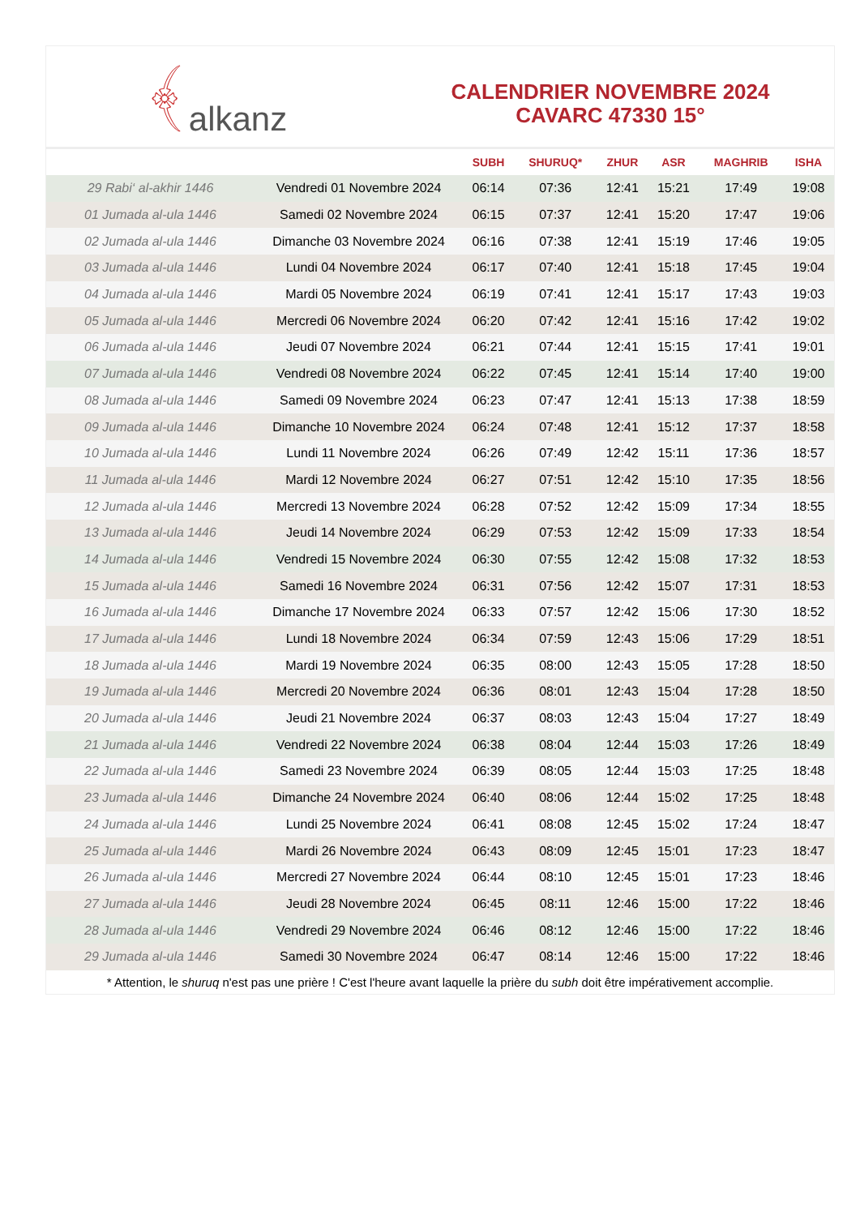﴾ alkanz
CALENDRIER NOVEMBRE 2024
CAVARC 47330 15°
| | | SUBH | SHURUQ* | ZHUR | ASR | MAGHRIB | ISHA |
| --- | --- | --- | --- | --- | --- | --- | --- |
| 29 Rabi‘ al-akhir 1446 | Vendredi 01 Novembre 2024 | 06:14 | 07:36 | 12:41 | 15:21 | 17:49 | 19:08 |
| 01 Jumada al-ula 1446 | Samedi 02 Novembre 2024 | 06:15 | 07:37 | 12:41 | 15:20 | 17:47 | 19:06 |
| 02 Jumada al-ula 1446 | Dimanche 03 Novembre 2024 | 06:16 | 07:38 | 12:41 | 15:19 | 17:46 | 19:05 |
| 03 Jumada al-ula 1446 | Lundi 04 Novembre 2024 | 06:17 | 07:40 | 12:41 | 15:18 | 17:45 | 19:04 |
| 04 Jumada al-ula 1446 | Mardi 05 Novembre 2024 | 06:19 | 07:41 | 12:41 | 15:17 | 17:43 | 19:03 |
| 05 Jumada al-ula 1446 | Mercredi 06 Novembre 2024 | 06:20 | 07:42 | 12:41 | 15:16 | 17:42 | 19:02 |
| 06 Jumada al-ula 1446 | Jeudi 07 Novembre 2024 | 06:21 | 07:44 | 12:41 | 15:15 | 17:41 | 19:01 |
| 07 Jumada al-ula 1446 | Vendredi 08 Novembre 2024 | 06:22 | 07:45 | 12:41 | 15:14 | 17:40 | 19:00 |
| 08 Jumada al-ula 1446 | Samedi 09 Novembre 2024 | 06:23 | 07:47 | 12:41 | 15:13 | 17:38 | 18:59 |
| 09 Jumada al-ula 1446 | Dimanche 10 Novembre 2024 | 06:24 | 07:48 | 12:41 | 15:12 | 17:37 | 18:58 |
| 10 Jumada al-ula 1446 | Lundi 11 Novembre 2024 | 06:26 | 07:49 | 12:42 | 15:11 | 17:36 | 18:57 |
| 11 Jumada al-ula 1446 | Mardi 12 Novembre 2024 | 06:27 | 07:51 | 12:42 | 15:10 | 17:35 | 18:56 |
| 12 Jumada al-ula 1446 | Mercredi 13 Novembre 2024 | 06:28 | 07:52 | 12:42 | 15:09 | 17:34 | 18:55 |
| 13 Jumada al-ula 1446 | Jeudi 14 Novembre 2024 | 06:29 | 07:53 | 12:42 | 15:09 | 17:33 | 18:54 |
| 14 Jumada al-ula 1446 | Vendredi 15 Novembre 2024 | 06:30 | 07:55 | 12:42 | 15:08 | 17:32 | 18:53 |
| 15 Jumada al-ula 1446 | Samedi 16 Novembre 2024 | 06:31 | 07:56 | 12:42 | 15:07 | 17:31 | 18:53 |
| 16 Jumada al-ula 1446 | Dimanche 17 Novembre 2024 | 06:33 | 07:57 | 12:42 | 15:06 | 17:30 | 18:52 |
| 17 Jumada al-ula 1446 | Lundi 18 Novembre 2024 | 06:34 | 07:59 | 12:43 | 15:06 | 17:29 | 18:51 |
| 18 Jumada al-ula 1446 | Mardi 19 Novembre 2024 | 06:35 | 08:00 | 12:43 | 15:05 | 17:28 | 18:50 |
| 19 Jumada al-ula 1446 | Mercredi 20 Novembre 2024 | 06:36 | 08:01 | 12:43 | 15:04 | 17:28 | 18:50 |
| 20 Jumada al-ula 1446 | Jeudi 21 Novembre 2024 | 06:37 | 08:03 | 12:43 | 15:04 | 17:27 | 18:49 |
| 21 Jumada al-ula 1446 | Vendredi 22 Novembre 2024 | 06:38 | 08:04 | 12:44 | 15:03 | 17:26 | 18:49 |
| 22 Jumada al-ula 1446 | Samedi 23 Novembre 2024 | 06:39 | 08:05 | 12:44 | 15:03 | 17:25 | 18:48 |
| 23 Jumada al-ula 1446 | Dimanche 24 Novembre 2024 | 06:40 | 08:06 | 12:44 | 15:02 | 17:25 | 18:48 |
| 24 Jumada al-ula 1446 | Lundi 25 Novembre 2024 | 06:41 | 08:08 | 12:45 | 15:02 | 17:24 | 18:47 |
| 25 Jumada al-ula 1446 | Mardi 26 Novembre 2024 | 06:43 | 08:09 | 12:45 | 15:01 | 17:23 | 18:47 |
| 26 Jumada al-ula 1446 | Mercredi 27 Novembre 2024 | 06:44 | 08:10 | 12:45 | 15:01 | 17:23 | 18:46 |
| 27 Jumada al-ula 1446 | Jeudi 28 Novembre 2024 | 06:45 | 08:11 | 12:46 | 15:00 | 17:22 | 18:46 |
| 28 Jumada al-ula 1446 | Vendredi 29 Novembre 2024 | 06:46 | 08:12 | 12:46 | 15:00 | 17:22 | 18:46 |
| 29 Jumada al-ula 1446 | Samedi 30 Novembre 2024 | 06:47 | 08:14 | 12:46 | 15:00 | 17:22 | 18:46 |
* Attention, le shuruq n'est pas une prière ! C'est l'heure avant laquelle la prière du subh doit être impérativement accomplie.